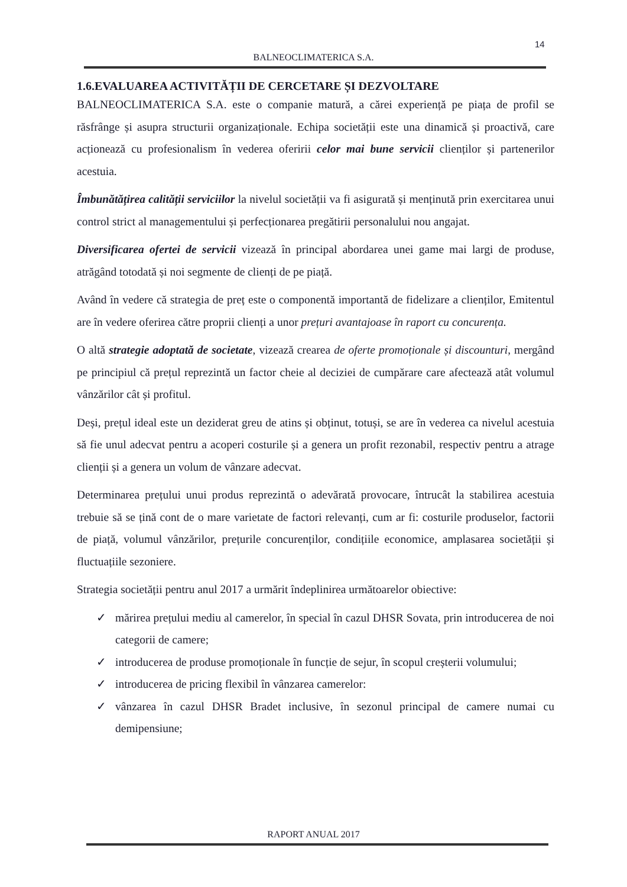14
BALNEOCLIMATERICA S.A.
1.6.EVALUAREA ACTIVITĂȚII DE CERCETARE ȘI DEZVOLTARE
BALNEOCLIMATERICA S.A. este o companie matură, a cărei experiență pe piața de profil se răsfrânge și asupra structurii organizaționale. Echipa societății este una dinamică și proactivă, care acționează cu profesionalism în vederea oferirii celor mai bune servicii clienților și partenerilor acestuia.
Îmbunătățirea calității serviciilor la nivelul societății va fi asigurată și menținută prin exercitarea unui control strict al managementului și perfecționarea pregătirii personalului nou angajat.
Diversificarea ofertei de servicii vizează în principal abordarea unei game mai largi de produse, atrăgând totodată și noi segmente de clienți de pe piață.
Având în vedere că strategia de preț este o componentă importantă de fidelizare a clienților, Emitentul are în vedere oferirea către proprii clienți a unor prețuri avantajoase în raport cu concurența.
O altă strategie adoptată de societate, vizează crearea de oferte promoționale și discounturi, mergând pe principiul că prețul reprezintă un factor cheie al deciziei de cumpărare care afectează atât volumul vânzărilor cât și profitul.
Deși, prețul ideal este un deziderat greu de atins și obținut, totuși, se are în vederea ca nivelul acestuia să fie unul adecvat pentru a acoperi costurile și a genera un profit rezonabil, respectiv pentru a atrage clienții și a genera un volum de vânzare adecvat.
Determinarea prețului unui produs reprezintă o adevărată provocare, întrucât la stabilirea acestuia trebuie să se țină cont de o mare varietate de factori relevanți, cum ar fi: costurile produselor, factorii de piață, volumul vânzărilor, prețurile concurenților, condițiile economice, amplasarea societății și fluctuațiile sezoniere.
Strategia societății pentru anul 2017 a urmărit îndeplinirea următoarelor obiective:
✓ mărirea prețului mediu al camerelor, în special în cazul DHSR Sovata, prin introducerea de noi categorii de camere;
✓ introducerea de produse promoționale în funcție de sejur, în scopul creșterii volumului;
✓ introducerea de pricing flexibil în vânzarea camerelor:
✓ vânzarea în cazul DHSR Bradet inclusive, în sezonul principal de camere numai cu demipensiune;
RAPORT ANUAL 2017